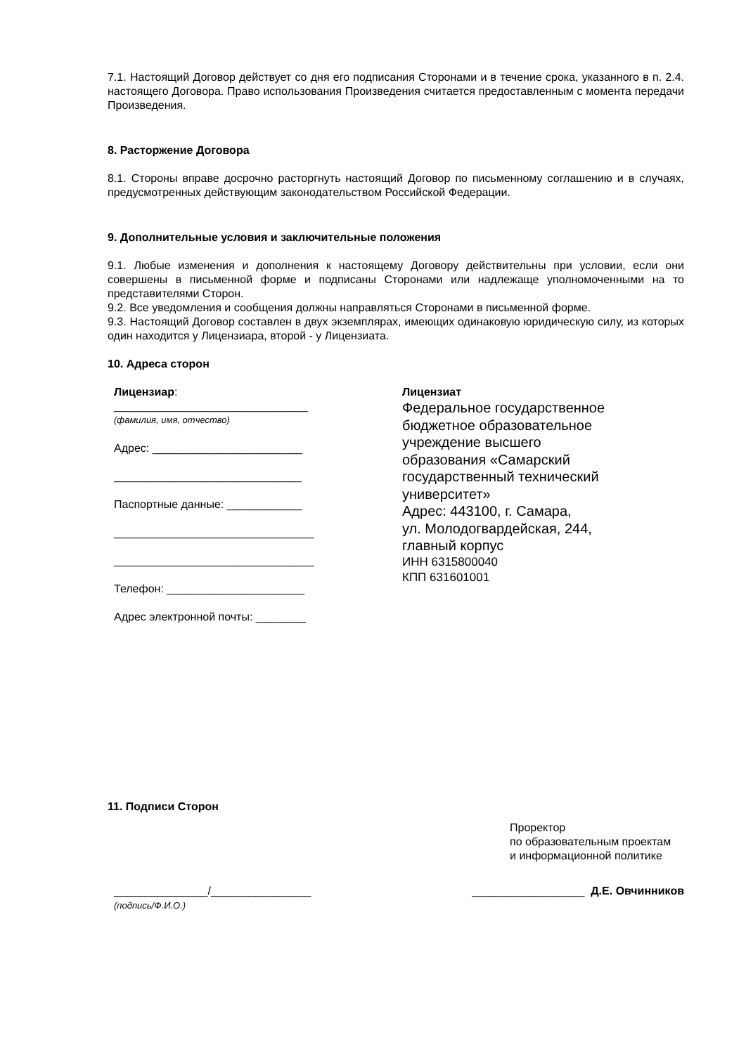7.1. Настоящий Договор действует со дня его подписания Сторонами и в течение срока, указанного в п. 2.4. настоящего Договора. Право использования Произведения считается предоставленным с момента передачи Произведения.
8. Расторжение Договора
8.1. Стороны вправе досрочно расторгнуть настоящий Договор по письменному соглашению и в случаях, предусмотренных действующим законодательством Российской Федерации.
9. Дополнительные условия и заключительные положения
9.1. Любые изменения и дополнения к настоящему Договору действительны при условии, если они совершены в письменной форме и подписаны Сторонами или надлежаще уполномоченными на то представителями Сторон.
9.2. Все уведомления и сообщения должны направляться Сторонами в письменной форме.
9.3. Настоящий Договор составлен в двух экземплярах, имеющих одинаковую юридическую силу, из которых один находится у Лицензиара, второй - у Лицензиата.
10. Адреса сторон
Лицензиар:
_______________________________
(фамилия, имя, отчество)
Адрес: ________________________
______________________________
Паспортные данные: ____________
________________________________
________________________________
Телефон: ______________________
Адрес электронной почты: ________
Лицензиат
Федеральное государственное
бюджетное образовательное
учреждение высшего
образования «Самарский
государственный технический
университет»
Адрес: 443100, г. Самара,
ул. Молодогвардейская, 244,
главный корпус
ИНН 6315800040
КПП 631601001
11. Подписи Сторон
Проректор
по образовательным проектам
и информационной политике
_______________/________________
(подпись/Ф.И.О.)
__________________ Д.Е. Овчинников